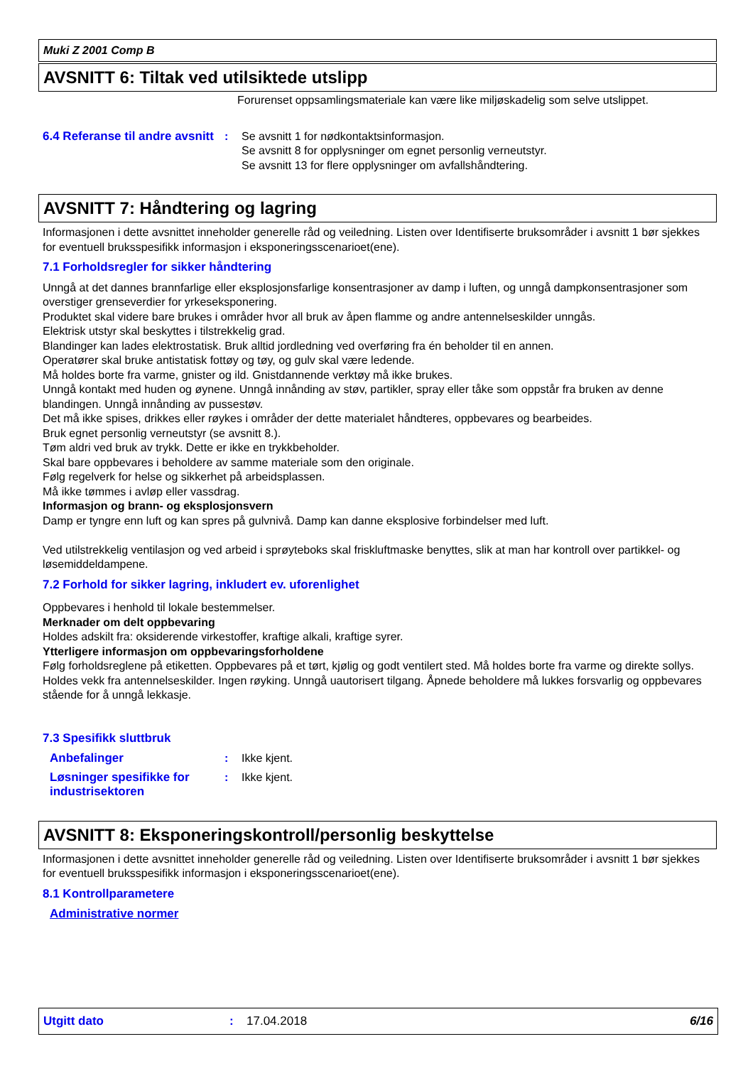Muki Z 2001 Comp B
AVSNITT 6: Tiltak ved utilsiktede utslipp
Forurenset oppsamlingsmateriale kan være like miljøskadelig som selve utslippet.
6.4 Referanse til andre avsnitt
: Se avsnitt 1 for nødkontaktsinformasjon.
Se avsnitt 8 for opplysninger om egnet personlig verneutstyr.
Se avsnitt 13 for flere opplysninger om avfallshåndtering.
AVSNITT 7: Håndtering og lagring
Informasjonen i dette avsnittet inneholder generelle råd og veiledning. Listen over Identifiserte bruksområder i avsnitt 1 bør sjekkes for eventuell bruksspesifikk informasjon i eksponeringsscenarioet(ene).
7.1 Forholdsregler for sikker håndtering
Unngå at det dannes brannfarlige eller eksplosjonsfarlige konsentrasjoner av damp i luften, og unngå dampkonsentrasjoner som overstiger grenseverdier for yrkeseksponering.
Produktet skal videre bare brukes i områder hvor all bruk av åpen flamme og andre antennelseskilder unngås.
Elektrisk utstyr skal beskyttes i tilstrekkelig grad.
Blandinger kan lades elektrostatisk. Bruk alltid jordledning ved overføring fra én beholder til en annen.
Operatører skal bruke antistatisk fottøy og tøy, og gulv skal være ledende.
Må holdes borte fra varme, gnister og ild. Gnistdannende verktøy må ikke brukes.
Unngå kontakt med huden og øynene. Unngå innånding av støv, partikler, spray eller tåke som oppstår fra bruken av denne blandingen. Unngå innånding av pussestøv.
Det må ikke spises, drikkes eller røykes i områder der dette materialet håndteres, oppbevares og bearbeides.
Bruk egnet personlig verneutstyr (se avsnitt 8.).
Tøm aldri ved bruk av trykk. Dette er ikke en trykkbeholder.
Skal bare oppbevares i beholdere av samme materiale som den originale.
Følg regelverk for helse og sikkerhet på arbeidsplassen.
Må ikke tømmes i avløp eller vassdrag.
Informasjon og brann- og eksplosjonsvern
Damp er tyngre enn luft og kan spres på gulvnivå. Damp kan danne eksplosive forbindelser med luft.
Ved utilstrekkelig ventilasjon og ved arbeid i sprøyteboks skal friskluftmaske benyttes, slik at man har kontroll over partikkel- og løsemiddeldampene.
7.2 Forhold for sikker lagring, inkludert ev. uforenlighet
Oppbevares i henhold til lokale bestemmelser.
Merknader om delt oppbevaring
Holdes adskilt fra: oksiderende virkestoffer, kraftige alkali, kraftige syrer.
Ytterligere informasjon om oppbevaringsforholdene
Følg forholdsreglene på etiketten. Oppbevares på et tørt, kjølig og godt ventilert sted. Må holdes borte fra varme og direkte sollys. Holdes vekk fra antennelseskilder. Ingen røyking. Unngå uautorisert tilgang. Åpnede beholdere må lukkes forsvarlig og oppbevares stående for å unngå lekkasje.
7.3 Spesifikk sluttbruk
Anbefalinger : Ikke kjent.
Løsninger spesifikke for industrisektoren
: Ikke kjent.
AVSNITT 8: Eksponeringskontroll/personlig beskyttelse
Informasjonen i dette avsnittet inneholder generelle råd og veiledning. Listen over Identifiserte bruksområder i avsnitt 1 bør sjekkes for eventuell bruksspesifikk informasjon i eksponeringsscenarioet(ene).
8.1 Kontrollparametere
Administrative normer
Utgitt dato: 17.04.2018 6/16